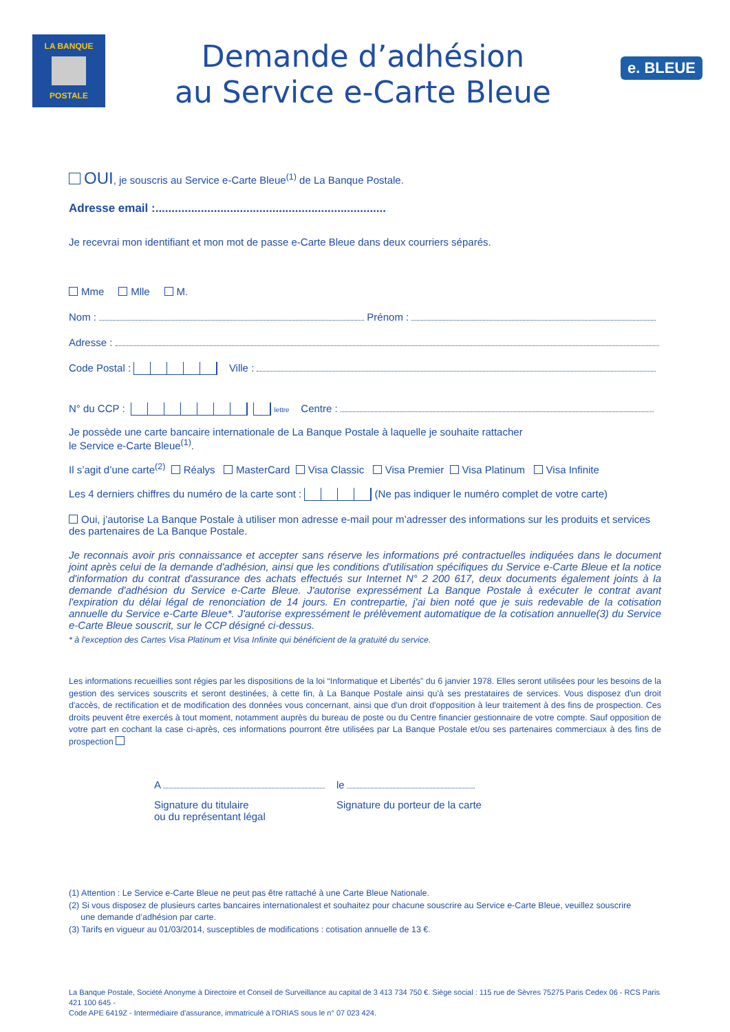LA BANQUE
POSTALE
Demande d’adhésion
au Service e-Carte Bleue
e. BLEUE
OUI, je souscris au Service e-Carte Bleue<sup>(1)</sup> de La Banque Postale.
Adresse email :.......................................................................
Je recevrai mon identifiant et mon mot de passe e-Carte Bleue dans deux courriers séparés.
Mme Mlle M.
Nom : Prénom :
Adresse :
Code Postal : Ville :
N° du CCP : lettre Centre :
Je possède une carte bancaire internationale de La Banque Postale à laquelle je souhaite rattacher
le Service e-Carte Bleue<sup>(1)</sup>.
Il s’agit d’une carte<sup>(2)</sup> Réalys MasterCard Visa Classic Visa Premier Visa Platinum Visa Infinite
Les 4 derniers chiffres du numéro de la carte sont : (Ne pas indiquer le numéro complet de votre carte)
Oui, j’autorise La Banque Postale à utiliser mon adresse e-mail pour m’adresser des informations sur les produits et services des partenaires de La Banque Postale.
Je reconnais avoir pris connaissance et accepter sans réserve les informations pré contractuelles indiquées dans le document joint après celui de la demande d'adhésion, ainsi que les conditions d'utilisation spécifiques du Service e-Carte Bleue et la notice d'information du contrat d'assurance des achats effectués sur Internet N° 2 200 617, deux documents également joints à la demande d'adhésion du Service e-Carte Bleue. J'autorise expressément La Banque Postale à exécuter le contrat avant l'expiration du délai légal de renonciation de 14 jours. En contrepartie, j'ai bien noté que je suis redevable de la cotisation annuelle du Service e-Carte Bleue*. J'autorise expressément le prélèvement automatique de la cotisation annuelle(3) du Service e-Carte Bleue souscrit, sur le CCP désigné ci-dessus.
* à l'exception des Cartes Visa Platinum et Visa Infinite qui bénéficient de la gratuité du service.
Les informations recueillies sont régies par les dispositions de la loi “Informatique et Libertés” du 6 janvier 1978. Elles seront utilisées pour les besoins de la gestion des services souscrits et seront destinées, à cette fin, à La Banque Postale ainsi qu'à ses prestataires de services. Vous disposez d'un droit d'accès, de rectification et de modification des données vous concernant, ainsi que d'un droit d'opposition à leur traitement à des fins de prospection. Ces droits peuvent être exercés à tout moment, notamment auprès du bureau de poste ou du Centre financier gestionnaire de votre compte. Sauf opposition de votre part en cochant la case ci-après, ces informations pourront être utilisées par La Banque Postale et/ou ses partenaires commerciaux à des fins de prospection
A
Signature du titulaire
ou du représentant légal
le
Signature du porteur de la carte
(1) Attention : Le Service e-Carte Bleue ne peut pas être rattaché à une Carte Bleue Nationale.
(2) Si vous disposez de plusieurs cartes bancaires internationalest et souhaitez pour chacune souscrire au Service e-Carte Bleue, veuillez souscrire
une demande d’adhésion par carte.
(3) Tarifs en vigueur au 01/03/2014, susceptibles de modifications : cotisation annuelle de 13 €.
La Banque Postale, Société Anonyme à Directoire et Conseil de Surveillance au capital de 3 413 734 750 €. Siège social : 115 rue de Sèvres 75275 Paris Cedex 06 - RCS Paris 421 100 645 -
Code APE 6419Z - Intermédiaire d'assurance, immatriculé à l'ORIAS sous le n° 07 023 424.